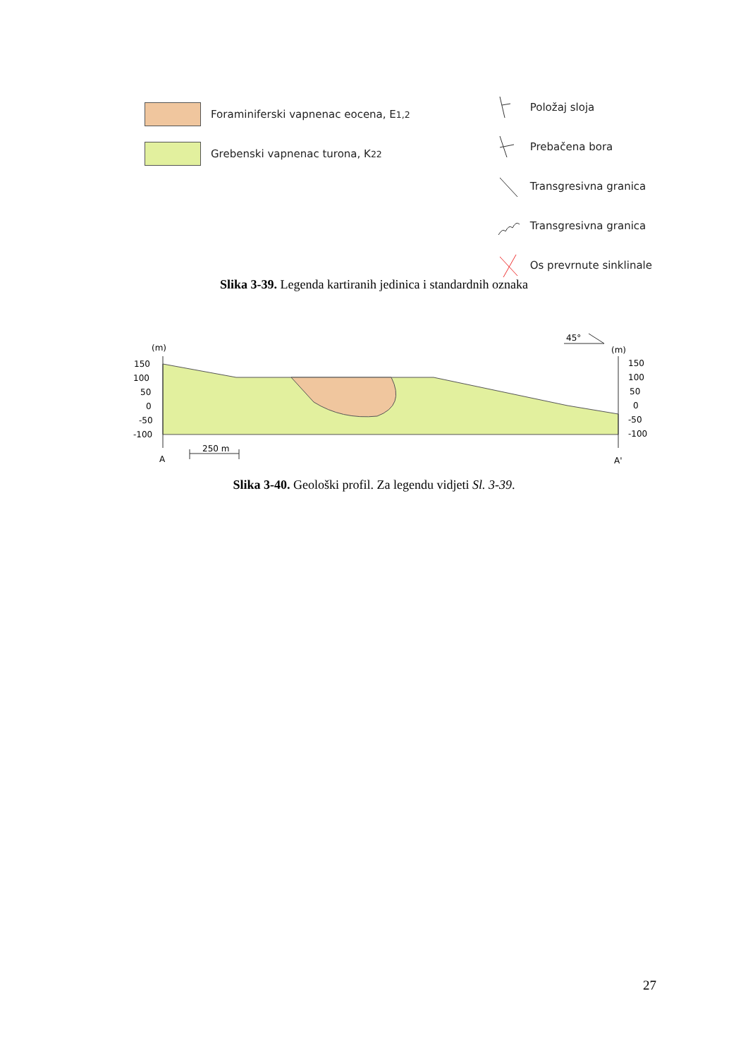Foraminiferski vapnenac eocena, E<sub>1,2</sub>
Grebenski vapnenac turona, K<sup>2</sup><sub>2</sub>
Položaj sloja
Prebačena bora
Transgresivna granica
Transgresivna granica
Os prevrnute sinklinale
Slika 3-39. Legenda kartiranih jedinica i standardnih oznaka
(m)
(m)
45°
150
100
50
0
-50
-100
150
100
50
0
-50
-100
A
A'
250 m
Slika 3-40. Geološki profil. Za legendu vidjeti Sl. 3-39.
27